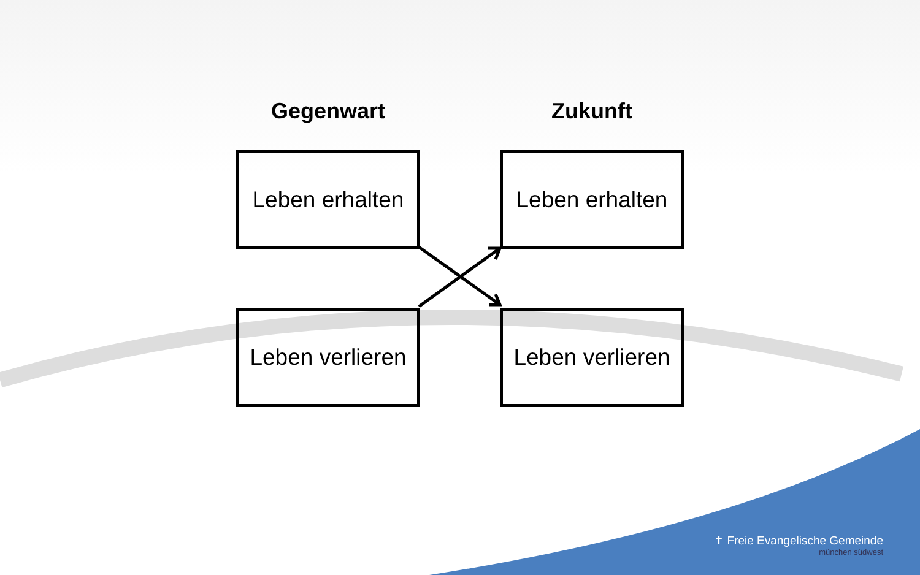Gegenwart
Zukunft
Leben erhalten
Leben erhalten
Leben verlieren
Leben verlieren
✝ Freie Evangelische Gemeinde
münchen südwest